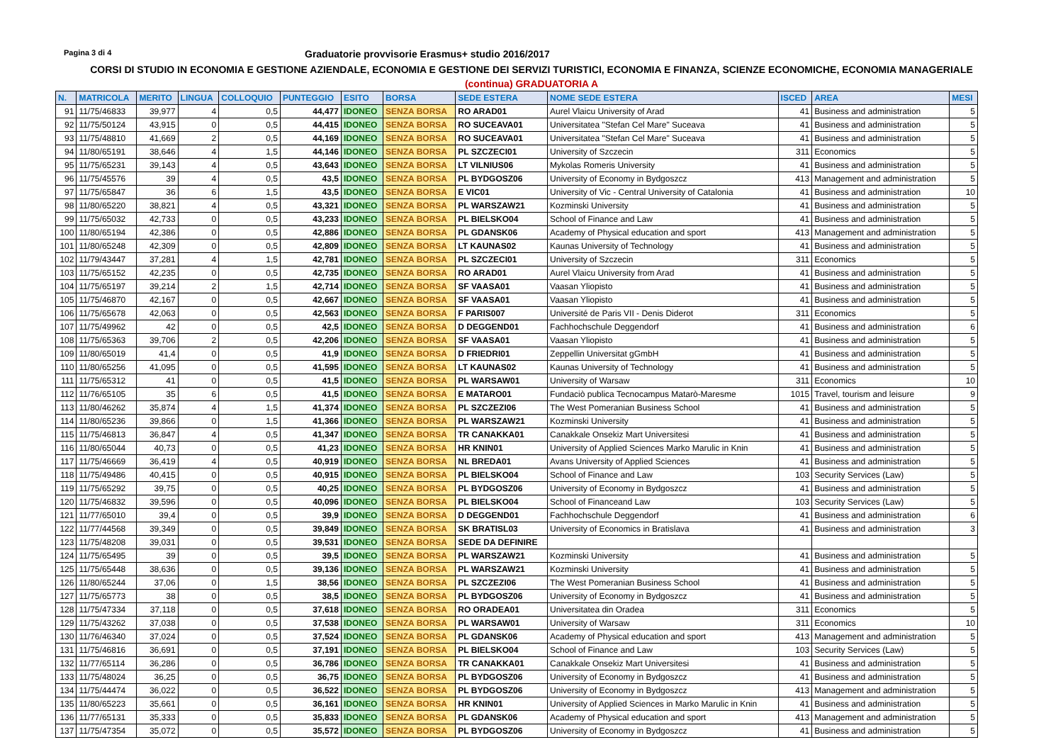Pagina 3 di 4
Graduatorie provvisorie Erasmus+ studio 2016/2017
CORSI DI STUDIO IN ECONOMIA E GESTIONE AZIENDALE, ECONOMIA E GESTIONE DEI SERVIZI TURISTICI, ECONOMIA E FINANZA, SCIENZE ECONOMICHE, ECONOMIA MANAGERIALE
(continua) GRADUATORIA A
| N. | MATRICOLA | MERITO | LINGUA | COLLOQUIO | PUNTEGGIO | ESITO | BORSA | SEDE ESTERA | NOME SEDE ESTERA | ISCED | AREA | MESI |
| --- | --- | --- | --- | --- | --- | --- | --- | --- | --- | --- | --- | --- |
| 91 | 11/75/46833 | 39,977 | 4 | 0,5 | 44,477 | IDONEO | SENZA BORSA | RO ARAD01 | Aurel Vlaicu University of Arad | 41 | Business and administration | 5 |
| 92 | 11/75/50124 | 43,915 | 0 | 0,5 | 44,415 | IDONEO | SENZA BORSA | RO SUCEAVA01 | Universitatea "Stefan Cel Mare" Suceava | 41 | Business and administration | 5 |
| 93 | 11/75/48810 | 41,669 | 2 | 0,5 | 44,169 | IDONEO | SENZA BORSA | RO SUCEAVA01 | Universitatea "Stefan Cel Mare" Suceava | 41 | Business and administration | 5 |
| 94 | 11/80/65191 | 38,646 | 4 | 1,5 | 44,146 | IDONEO | SENZA BORSA | PL SZCZECI01 | University of Szczecin | 311 | Economics | 5 |
| 95 | 11/75/65231 | 39,143 | 4 | 0,5 | 43,643 | IDONEO | SENZA BORSA | LT VILNIUS06 | Mykolas Romeris University | 41 | Business and administration | 5 |
| 96 | 11/75/45576 | 39 | 4 | 0,5 | 43,5 | IDONEO | SENZA BORSA | PL BYDGOSZ06 | University of Economy in Bydgoszcz | 413 | Management and administration | 5 |
| 97 | 11/75/65847 | 36 | 6 | 1,5 | 43,5 | IDONEO | SENZA BORSA | E VIC01 | University of Vic - Central University of Catalonia | 41 | Business and administration | 10 |
| 98 | 11/80/65220 | 38,821 | 4 | 0,5 | 43,321 | IDONEO | SENZA BORSA | PL WARSZAW21 | Kozminski University | 41 | Business and administration | 5 |
| 99 | 11/75/65032 | 42,733 | 0 | 0,5 | 43,233 | IDONEO | SENZA BORSA | PL BIELSKO04 | School of Finance and Law | 41 | Business and administration | 5 |
| 100 | 11/80/65194 | 42,386 | 0 | 0,5 | 42,886 | IDONEO | SENZA BORSA | PL GDANSK06 | Academy of Physical education and sport | 413 | Management and administration | 5 |
| 101 | 11/80/65248 | 42,309 | 0 | 0,5 | 42,809 | IDONEO | SENZA BORSA | LT KAUNAS02 | Kaunas University of Technology | 41 | Business and administration | 5 |
| 102 | 11/79/43447 | 37,281 | 4 | 1,5 | 42,781 | IDONEO | SENZA BORSA | PL SZCZECI01 | University of Szczecin | 311 | Economics | 5 |
| 103 | 11/75/65152 | 42,235 | 0 | 0,5 | 42,735 | IDONEO | SENZA BORSA | RO ARAD01 | Aurel Vlaicu University from Arad | 41 | Business and administration | 5 |
| 104 | 11/75/65197 | 39,214 | 2 | 1,5 | 42,714 | IDONEO | SENZA BORSA | SF VAASA01 | Vaasan Yliopisto | 41 | Business and administration | 5 |
| 105 | 11/75/46870 | 42,167 | 0 | 0,5 | 42,667 | IDONEO | SENZA BORSA | SF VAASA01 | Vaasan Yliopisto | 41 | Business and administration | 5 |
| 106 | 11/75/65678 | 42,063 | 0 | 0,5 | 42,563 | IDONEO | SENZA BORSA | F PARIS007 | Université de Paris VII - Denis Diderot | 311 | Economics | 5 |
| 107 | 11/75/49962 | 42 | 0 | 0,5 | 42,5 | IDONEO | SENZA BORSA | D DEGGEND01 | Fachhochschule Deggendorf | 41 | Business and administration | 6 |
| 108 | 11/75/65363 | 39,706 | 2 | 0,5 | 42,206 | IDONEO | SENZA BORSA | SF VAASA01 | Vaasan Yliopisto | 41 | Business and administration | 5 |
| 109 | 11/80/65019 | 41,4 | 0 | 0,5 | 41,9 | IDONEO | SENZA BORSA | D FRIEDRI01 | Zeppellin Universitat gGmbH | 41 | Business and administration | 5 |
| 110 | 11/80/65256 | 41,095 | 0 | 0,5 | 41,595 | IDONEO | SENZA BORSA | LT KAUNAS02 | Kaunas University of Technology | 41 | Business and administration | 5 |
| 111 | 11/75/65312 | 41 | 0 | 0,5 | 41,5 | IDONEO | SENZA BORSA | PL WARSAW01 | University of Warsaw | 311 | Economics | 10 |
| 112 | 11/76/65105 | 35 | 6 | 0,5 | 41,5 | IDONEO | SENZA BORSA | E MATARO01 | Fundaciò publica Tecnocampus Matarò-Maresme | 1015 | Travel, tourism and leisure | 9 |
| 113 | 11/80/46262 | 35,874 | 4 | 1,5 | 41,374 | IDONEO | SENZA BORSA | PL SZCZEZI06 | The West Pomeranian Business School | 41 | Business and administration | 5 |
| 114 | 11/80/65236 | 39,866 | 0 | 1,5 | 41,366 | IDONEO | SENZA BORSA | PL WARSZAW21 | Kozminski University | 41 | Business and administration | 5 |
| 115 | 11/75/46813 | 36,847 | 4 | 0,5 | 41,347 | IDONEO | SENZA BORSA | TR CANAKKA01 | Canakkale Onsekiz Mart Universitesi | 41 | Business and administration | 5 |
| 116 | 11/80/65044 | 40,73 | 0 | 0,5 | 41,23 | IDONEO | SENZA BORSA | HR KNIN01 | University of Applied Sciences Marko Marulic in Knin | 41 | Business and administration | 5 |
| 117 | 11/75/46669 | 36,419 | 4 | 0,5 | 40,919 | IDONEO | SENZA BORSA | NL BREDA01 | Avans University of Applied Sciences | 41 | Business and administration | 5 |
| 118 | 11/75/49486 | 40,415 | 0 | 0,5 | 40,915 | IDONEO | SENZA BORSA | PL BIELSKO04 | School of Finance and Law | 103 | Security Services (Law) | 5 |
| 119 | 11/75/65292 | 39,75 | 0 | 0,5 | 40,25 | IDONEO | SENZA BORSA | PL BYDGOSZ06 | University of Economy in Bydgoszcz | 41 | Business and administration | 5 |
| 120 | 11/75/46832 | 39,596 | 0 | 0,5 | 40,096 | IDONEO | SENZA BORSA | PL BIELSKO04 | School of Financeand Law | 103 | Security Services (Law) | 5 |
| 121 | 11/77/65010 | 39,4 | 0 | 0,5 | 39,9 | IDONEO | SENZA BORSA | D DEGGEND01 | Fachhochschule Deggendorf | 41 | Business and administration | 6 |
| 122 | 11/77/44568 | 39,349 | 0 | 0,5 | 39,849 | IDONEO | SENZA BORSA | SK BRATISL03 | University of Economics in Bratislava | 41 | Business and administration | 3 |
| 123 | 11/75/48208 | 39,031 | 0 | 0,5 | 39,531 | IDONEO | SENZA BORSA | SEDE DA DEFINIRE | | | | |
| 124 | 11/75/65495 | 39 | 0 | 0,5 | 39,5 | IDONEO | SENZA BORSA | PL WARSZAW21 | Kozminski University | 41 | Business and administration | 5 |
| 125 | 11/75/65448 | 38,636 | 0 | 0,5 | 39,136 | IDONEO | SENZA BORSA | PL WARSZAW21 | Kozminski University | 41 | Business and administration | 5 |
| 126 | 11/80/65244 | 37,06 | 0 | 1,5 | 38,56 | IDONEO | SENZA BORSA | PL SZCZEZI06 | The West Pomeranian Business School | 41 | Business and administration | 5 |
| 127 | 11/75/65773 | 38 | 0 | 0,5 | 38,5 | IDONEO | SENZA BORSA | PL BYDGOSZ06 | University of Economy in Bydgoszcz | 41 | Business and administration | 5 |
| 128 | 11/75/47334 | 37,118 | 0 | 0,5 | 37,618 | IDONEO | SENZA BORSA | RO ORADEA01 | Universitatea din Oradea | 311 | Economics | 5 |
| 129 | 11/75/43262 | 37,038 | 0 | 0,5 | 37,538 | IDONEO | SENZA BORSA | PL WARSAW01 | University of Warsaw | 311 | Economics | 10 |
| 130 | 11/76/46340 | 37,024 | 0 | 0,5 | 37,524 | IDONEO | SENZA BORSA | PL GDANSK06 | Academy of Physical education and sport | 413 | Management and administration | 5 |
| 131 | 11/75/46816 | 36,691 | 0 | 0,5 | 37,191 | IDONEO | SENZA BORSA | PL BIELSKO04 | School of Finance and Law | 103 | Security Services (Law) | 5 |
| 132 | 11/77/65114 | 36,286 | 0 | 0,5 | 36,786 | IDONEO | SENZA BORSA | TR CANAKKA01 | Canakkale Onsekiz Mart Universitesi | 41 | Business and administration | 5 |
| 133 | 11/75/48024 | 36,25 | 0 | 0,5 | 36,75 | IDONEO | SENZA BORSA | PL BYDGOSZ06 | University of Economy in Bydgoszcz | 41 | Business and administration | 5 |
| 134 | 11/75/44474 | 36,022 | 0 | 0,5 | 36,522 | IDONEO | SENZA BORSA | PL BYDGOSZ06 | University of Economy in Bydgoszcz | 413 | Management and administration | 5 |
| 135 | 11/80/65223 | 35,661 | 0 | 0,5 | 36,161 | IDONEO | SENZA BORSA | HR KNIN01 | University of Applied Sciences in Marko Marulic in Knin | 41 | Business and administration | 5 |
| 136 | 11/77/65131 | 35,333 | 0 | 0,5 | 35,833 | IDONEO | SENZA BORSA | PL GDANSK06 | Academy of Physical education and sport | 413 | Management and administration | 5 |
| 137 | 11/75/47354 | 35,072 | 0 | 0,5 | 35,572 | IDONEO | SENZA BORSA | PL BYDGOSZ06 | University of Economy in Bydgoszcz | 41 | Business and administration | 5 |